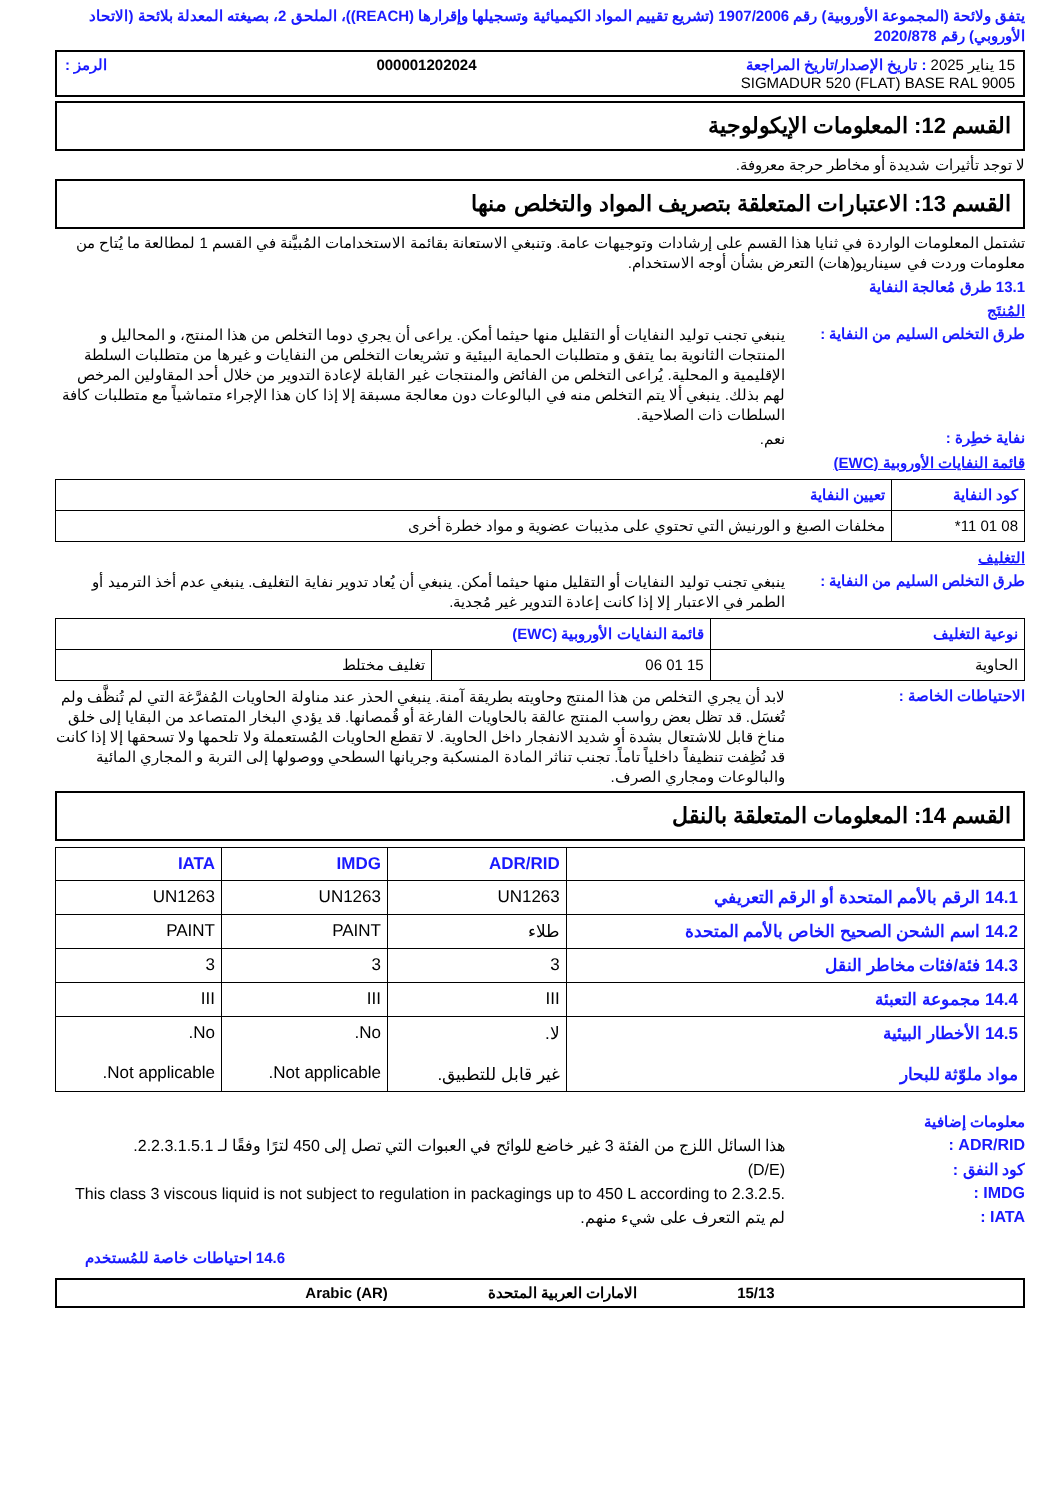يتفق ولائحة (المجموعة الأوروبية) رقم 1907/2006 (تشريع تقييم المواد الكيميائية وتسجيلها وإقرارها (REACH))، الملحق 2، بصيغته المعدلة بلائحة (الاتحاد الأوروبي) رقم 2020/878
15 يناير 2025 : تاريخ الإصدار/تاريخ المراجعة 000001202024 الرمز :
SIGMADUR 520 (FLAT) BASE RAL 9005
القسم 12: المعلومات الإيكولوجية
لا توجد تأثيرات شديدة أو مخاطر حرجة معروفة.
القسم 13: الاعتبارات المتعلقة بتصريف المواد والتخلص منها
تشتمل المعلومات الواردة في ثنايا هذا القسم على إرشادات وتوجيهات عامة. وتنبغي الاستعانة بقائمة الاستخدامات المُبيَّنة في القسم 1 لمطالعة ما يُتاح من معلومات وردت في سيناريو(هات) التعرض بشأن أوجه الاستخدام.
13.1 طرق مُعالجة النفاية
المُنتَج
ينبغي تجنب توليد النفايات أو التقليل منها حيثما أمكن. يراعى أن يجري دوما التخلص من هذا المنتج، و المحاليل و المنتجات الثانوية بما يتفق و متطلبات الحماية البيئية و تشريعات التخلص من النفايات و غيرها من متطلبات السلطة الإقليمية و المحلية. يُراعى التخلص من الفائض والمنتجات غير القابلة لإعادة التدوير من خلال أحد المقاولين المرخص لهم بذلك. ينبغي ألا يتم التخلص منه في البالوعات دون معالجة مسبقة إلا إذا كان هذا الإجراء متماشياً مع متطلبات كافة السلطات ذات الصلاحية.
طرق التخلص السليم من النفاية :
نعم.
نفاية خطِرة :
قائمة النفايات الأوروبية (EWC)
| كود النفاية | تعيين النفاية |
| --- | --- |
| 08 01 11* | مخلفات الصبغ و الورنيش التي تحتوي على مذيبات عضوية و مواد خطرة أخرى |
التغليف
ينبغي تجنب توليد النفايات أو التقليل منها حيثما أمكن. ينبغي أن يُعاد تدوير نفاية التغليف. ينبغي عدم أخذ الترميد أو الطمر في الاعتبار إلا إذا كانت إعادة التدوير غير مُجدية.
طرق التخلص السليم من النفاية :
| نوعية التغليف | قائمة النفايات الأوروبية (EWC) | |
| --- | --- | --- |
| الحاوية | 15 01 06 | تغليف مختلط |
لابد أن يجري التخلص من هذا المنتج وحاويته بطريقة آمنة. ينبغي الحذر عند مناولة الحاويات المُفرَّغة التي لم تُنظَّف ولم تُغسَل. قد تظل بعض رواسب المنتج عالقة بالحاويات الفارغة أو قُمصانها. قد يؤدي البخار المتصاعد من البقايا إلى خلق مناخ قابل للاشتعال بشدة أو شديد الانفجار داخل الحاوية. لا تقطع الحاويات المُستعملة ولا تلحمها ولا تسحقها إلا إذا كانت قد نُظِفت تنظيفاً داخلياً تاماً. تجنب تناثر المادة المنسكبة وجريانها السطحي ووصولها إلى التربة و المجاري المائية والبالوعات ومجاري الصرف.
الاحتياطات الخاصة :
القسم 14: المعلومات المتعلقة بالنقل
| | ADR/RID | IMDG | IATA |
| --- | --- | --- | --- |
| 14.1 الرقم بالأمم المتحدة أو الرقم التعريفي | UN1263 | UN1263 | UN1263 |
| 14.2 اسم الشحن الصحيح الخاص بالأمم المتحدة | طلاء | PAINT | PAINT |
| 14.3 فئة/فئات مخاطر النقل | 3 | 3 | 3 |
| 14.4 مجموعة التعبئة | III | III | III |
| 14.5 الأخطار البيئية مواد ملوّثة للبحار | لا. غير قابل للتطبيق. | No. Not applicable. | No. Not applicable. |
معلومات إضافية
هذا السائل اللزج من الفئة 3 غير خاضع للوائح في العبوات التي تصل إلى 450 لترًا وفقًا لـ 2.2.3.1.5.1.
ADR/RID :
(D/E)
كود النفق :
This class 3 viscous liquid is not subject to regulation in packagings up to 450 L according to 2.3.2.5.
IMDG :
لم يتم التعرف على شيء منهم.
IATA :
14.6 احتياطات خاصة للمُستخدم
15/13 الامارات العربية المتحدة Arabic (AR)